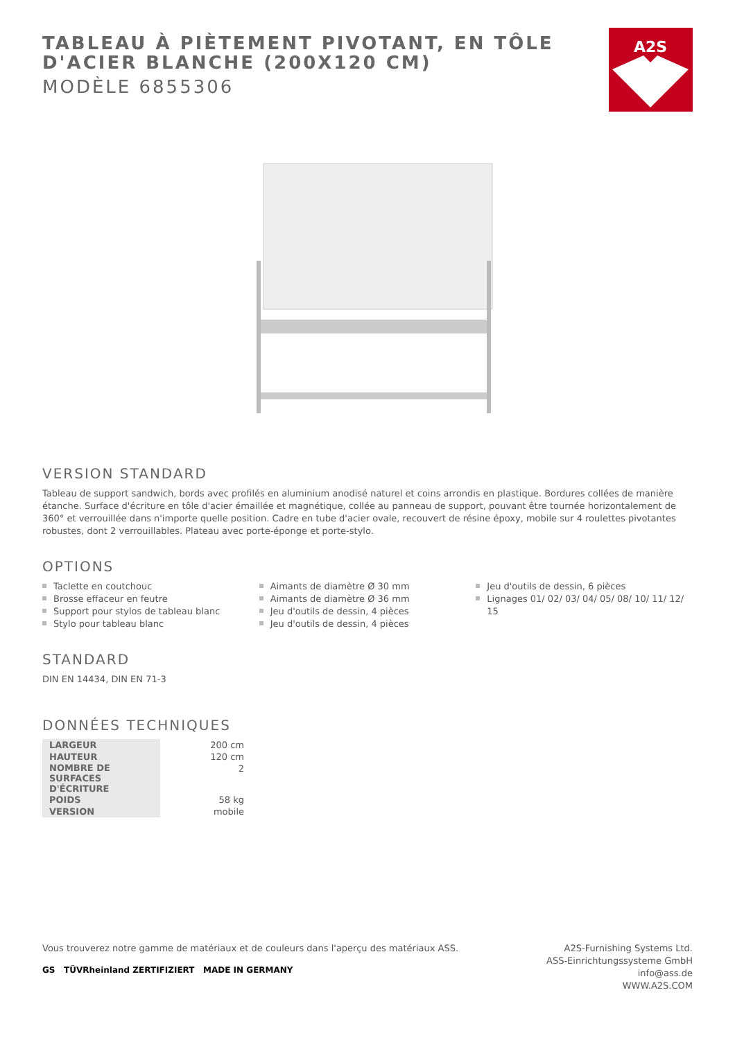TABLEAU À PIÈTEMENT PIVOTANT, EN TÔLE D'ACIER BLANCHE (200X120 CM)
MODÈLE 6855306
A2S
VERSION STANDARD
Tableau de support sandwich, bords avec profilés en aluminium anodisé naturel et coins arrondis en plastique. Bordures collées de manière étanche. Surface d'écriture en tôle d'acier émaillée et magnétique, collée au panneau de support, pouvant être tournée horizontalement de 360° et verrouillée dans n'importe quelle position. Cadre en tube d'acier ovale, recouvert de résine époxy, mobile sur 4 roulettes pivotantes robustes, dont 2 verrouillables. Plateau avec porte-éponge et porte-stylo.
OPTIONS
Taclette en coutchouc
Brosse effaceur en feutre
Support pour stylos de tableau blanc
Stylo pour tableau blanc
Aimants de diamètre Ø 30 mm
Aimants de diamètre Ø 36 mm
Jeu d'outils de dessin, 4 pièces
Jeu d'outils de dessin, 4 pièces
Jeu d'outils de dessin, 6 pièces
Lignages 01/ 02/ 03/ 04/ 05/ 08/ 10/ 11/ 12/ 15
STANDARD
DIN EN 14434, DIN EN 71-3
DONNÉES TECHNIQUES
| LARGEUR | 200 cm |
| HAUTEUR | 120 cm |
| NOMBRE DE SURFACES D'ÉCRITURE | 2 |
| POIDS | 58 kg |
| VERSION | mobile |
Vous trouverez notre gamme de matériaux et de couleurs dans l'aperçu des matériaux ASS.
GS TÜVRheinland ZERTIFIZIERT MADE IN GERMANY
A2S-Furnishing Systems Ltd.
ASS-Einrichtungssysteme GmbH
info@ass.de
WWW.A2S.COM